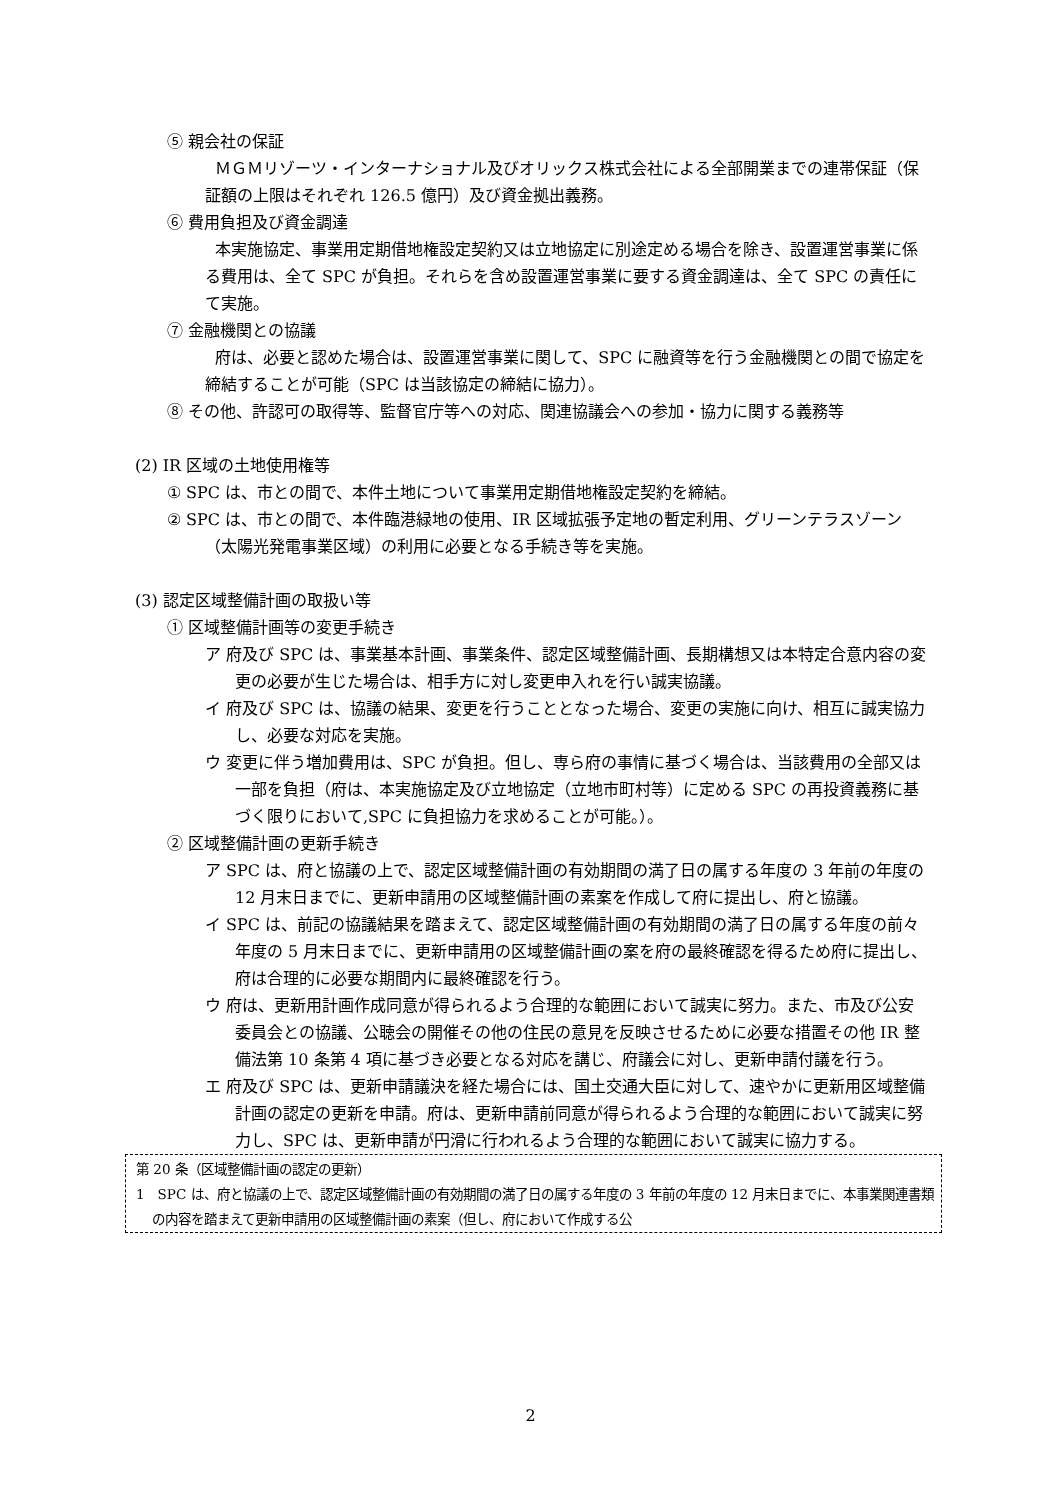⑤ 親会社の保証
ＭＧＭリゾーツ・インターナショナル及びオリックス株式会社による全部開業までの連帯保証（保証額の上限はそれぞれ 126.5 億円）及び資金拠出義務。
⑥ 費用負担及び資金調達
本実施協定、事業用定期借地権設定契約又は立地協定に別途定める場合を除き、設置運営事業に係る費用は、全て SPC が負担。それらを含め設置運営事業に要する資金調達は、全て SPC の責任にて実施。
⑦ 金融機関との協議
府は、必要と認めた場合は、設置運営事業に関して、SPC に融資等を行う金融機関との間で協定を締結することが可能（SPC は当該協定の締結に協力）。
⑧ その他、許認可の取得等、監督官庁等への対応、関連協議会への参加・協力に関する義務等
(2) IR 区域の土地使用権等
① SPC は、市との間で、本件土地について事業用定期借地権設定契約を締結。
② SPC は、市との間で、本件臨港緑地の使用、IR 区域拡張予定地の暫定利用、グリーンテラスゾーン（太陽光発電事業区域）の利用に必要となる手続き等を実施。
(3) 認定区域整備計画の取扱い等
① 区域整備計画等の変更手続き
ア 府及び SPC は、事業基本計画、事業条件、認定区域整備計画、長期構想又は本特定合意内容の変更の必要が生じた場合は、相手方に対し変更申入れを行い誠実協議。
イ 府及び SPC は、協議の結果、変更を行うこととなった場合、変更の実施に向け、相互に誠実協力し、必要な対応を実施。
ウ 変更に伴う増加費用は、SPC が負担。但し、専ら府の事情に基づく場合は、当該費用の全部又は一部を負担（府は、本実施協定及び立地協定（立地市町村等）に定める SPC の再投資義務に基づく限りにおいて,SPC に負担協力を求めることが可能。）。
② 区域整備計画の更新手続き
ア SPC は、府と協議の上で、認定区域整備計画の有効期間の満了日の属する年度の 3 年前の年度の 12 月末日までに、更新申請用の区域整備計画の素案を作成して府に提出し、府と協議。
イ SPC は、前記の協議結果を踏まえて、認定区域整備計画の有効期間の満了日の属する年度の前々年度の 5 月末日までに、更新申請用の区域整備計画の案を府の最終確認を得るため府に提出し、府は合理的に必要な期間内に最終確認を行う。
ウ 府は、更新用計画作成同意が得られるよう合理的な範囲において誠実に努力。また、市及び公安委員会との協議、公聴会の開催その他の住民の意見を反映させるために必要な措置その他 IR 整備法第 10 条第 4 項に基づき必要となる対応を講じ、府議会に対し、更新申請付議を行う。
エ 府及び SPC は、更新申請議決を経た場合には、国土交通大臣に対して、速やかに更新用区域整備計画の認定の更新を申請。府は、更新申請前同意が得られるよう合理的な範囲において誠実に努力し、SPC は、更新申請が円滑に行われるよう合理的な範囲において誠実に協力する。
第 20 条（区域整備計画の認定の更新）
1　SPC は、府と協議の上で、認定区域整備計画の有効期間の満了日の属する年度の 3 年前の年度の 12 月末日までに、本事業関連書類の内容を踏まえて更新申請用の区域整備計画の素案（但し、府において作成する公
2